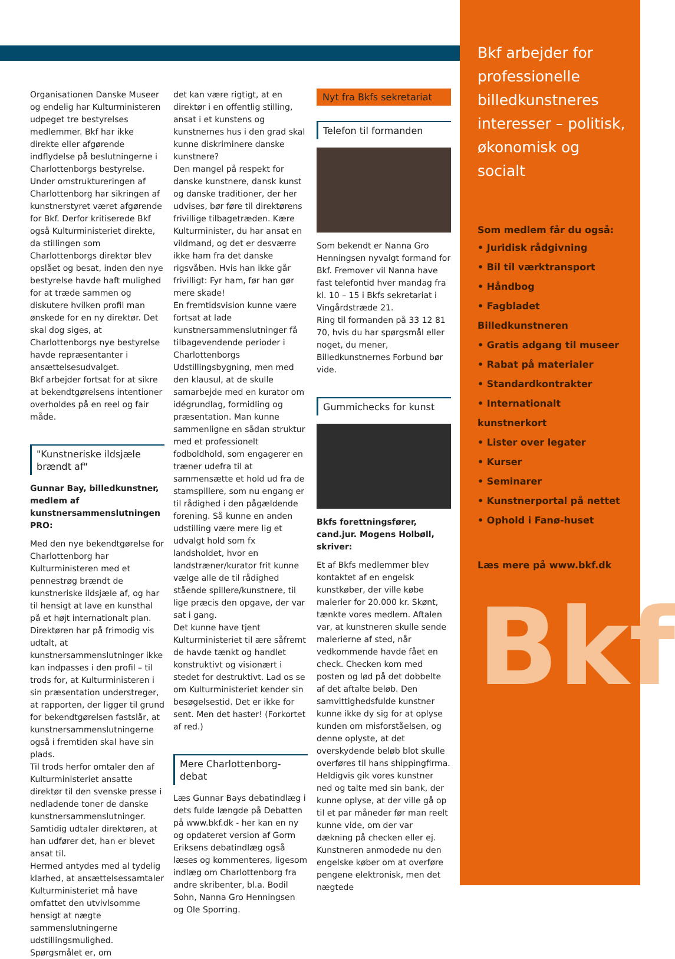Organisationen Danske Museer og endelig har Kulturministeren udpeget tre bestyrelses medlemmer. Bkf har ikke direkte eller afgørende indflydelse på beslutningerne i Charlottenborgs bestyrelse.
Under omstruktureringen af Charlottenborg har sikringen af kunstnerstyret været afgørende for Bkf. Derfor kritiserede Bkf også Kulturministeriet direkte, da stillingen som Charlottenborgs direktør blev opslået og besat, inden den nye bestyrelse havde haft mulighed for at træde sammen og diskutere hvilken profil man ønskede for en ny direktør. Det skal dog siges, at Charlottenborgs nye bestyrelse havde repræsentanter i ansættelsesudvalget.
Bkf arbejder fortsat for at sikre at bekendtgørelsens intentioner overholdes på en reel og fair måde.
"Kunstneriske ildsjæle brændt af"
Gunnar Bay, billedkunstner, medlem af kunstnersammenslutningen PRO:
Med den nye bekendtgørelse for Charlottenborg har Kulturministeren med et pennestrøg brændt de kunstneriske ildsjæle af, og har til hensigt at lave en kunsthal på et højt internationalt plan.
Direktøren har på frimodig vis udtalt, at kunstnersammenslutninger ikke kan indpasses i den profil – til trods for, at Kulturministeren i sin præsentation understreger, at rapporten, der ligger til grund for bekendtgørelsen fastslår, at kunstnersammenslutningerne også i fremtiden skal have sin plads.
Til trods herfor omtaler den af Kulturministeriet ansatte direktør til den svenske presse i nedladende toner de danske kunstnersammenslutninger. Samtidig udtaler direktøren, at han udfører det, han er blevet ansat til.
Hermed antydes med al tydelig klarhed, at ansættelsessamtaler Kulturministeriet må have omfattet den utvivlsomme hensigt at nægte sammenslutningerne udstillingsmulighed. Spørgsmålet er, om
det kan være rigtigt, at en direktør i en offentlig stilling, ansat i et kunstens og kunstnernes hus i den grad skal kunne diskriminere danske kunstnere?
Den mangel på respekt for danske kunstnere, dansk kunst og danske traditioner, der her udvises, bør føre til direktørens frivillige tilbagetræden. Kære Kulturminister, du har ansat en vildmand, og det er desværre ikke ham fra det danske rigsvåben. Hvis han ikke går frivilligt: Fyr ham, før han gør mere skade!
En fremtidsvision kunne være fortsat at lade kunstnersammenslutninger få tilbagevendende perioder i Charlottenborgs Udstillingsbygning, men med den klausul, at de skulle samarbejde med en kurator om idégrundlag, formidling og præsentation. Man kunne sammenligne en sådan struktur med et professionelt fodboldhold, som engagerer en træner udefra til at sammensætte et hold ud fra de stamspillere, som nu engang er til rådighed i den pågældende forening. Så kunne en anden udstilling være mere lig et udvalgt hold som fx landsholdet, hvor en landstræner/kurator frit kunne vælge alle de til rådighed stående spillere/kunstnere, til lige præcis den opgave, der var sat i gang.
Det kunne have tjent Kulturministeriet til ære såfremt de havde tænkt og handlet konstruktivt og visionært i stedet for destruktivt. Lad os se om Kulturministeriet kender sin besøgelsestid. Det er ikke for sent. Men det haster! (Forkortet af red.)
Mere Charlottenborg-debat
Læs Gunnar Bays debatindlæg i dets fulde længde på Debatten på www.bkf.dk - her kan en ny og opdateret version af Gorm Eriksens debatindlæg også læses og kommenteres, ligesom indlæg om Charlottenborg fra andre skribenter, bl.a. Bodil Sohn, Nanna Gro Henningsen og Ole Sporring.
Nyt fra Bkfs sekretariat
Telefon til formanden
Som bekendt er Nanna Gro Henningsen nyvalgt formand for Bkf. Fremover vil Nanna have fast telefontid hver mandag fra kl. 10 – 15 i Bkfs sekretariat i Vingårdstræde 21.
Ring til formanden på 33 12 81 70, hvis du har spørgsmål eller noget, du mener, Billedkunstnernes Forbund bør vide.
Gummichecks for kunst
Bkfs forettningsfører, cand.jur. Mogens Holbøll, skriver:
Et af Bkfs medlemmer blev kontaktet af en engelsk kunstkøber, der ville købe malerier for 20.000 kr. Skønt, tænkte vores medlem. Aftalen var, at kunstneren skulle sende malerierne af sted, når vedkommende havde fået en check. Checken kom med posten og lød på det dobbelte af det aftalte beløb. Den samvittighedsfulde kunstner kunne ikke dy sig for at oplyse kunden om misforståelsen, og denne oplyste, at det overskydende beløb blot skulle overføres til hans shippingfirma.
Heldigvis gik vores kunstner ned og talte med sin bank, der kunne oplyse, at der ville gå op til et par måneder før man reelt kunne vide, om der var dækning på checken eller ej. Kunstneren anmodede nu den engelske køber om at overføre pengene elektronisk, men det nægtede
Bkf arbejder for professionelle billedkunstneres interesser – politisk, økonomisk og socialt
Som medlem får du også:
• Juridisk rådgivning
• Bil til værktransport
• Håndbog
• Fagbladet Billedkunstneren
• Gratis adgang til museer
• Rabat på materialer
• Standardkontrakter
• Internationalt kunstnerkort
• Lister over legater
• Kurser
• Seminarer
• Kunstnerportal på nettet
• Ophold i Fanø-huset
Læs mere på www.bkf.dk
Bkf